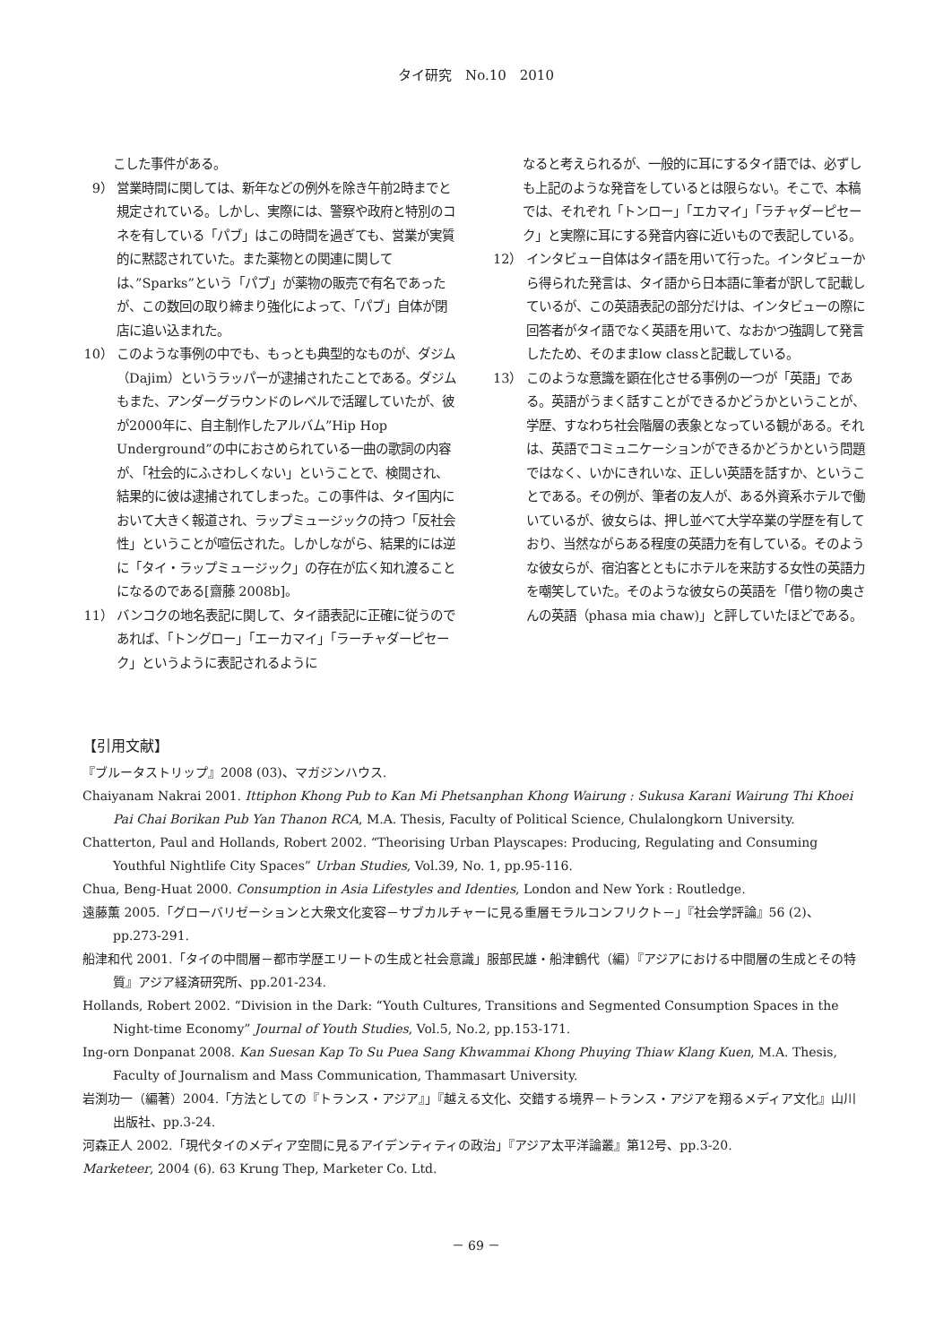タイ研究　No.10　2010
こした事件がある。
9） 営業時間に関しては、新年などの例外を除き午前2時までと規定されている。しかし、実際には、警察や政府と特別のコネを有している「パブ」はこの時間を過ぎても、営業が実質的に黙認されていた。また薬物との関連に関しては、”Sparks”という「パブ」が薬物の販売で有名であったが、この数回の取り締まり強化によって、「パブ」自体が閉店に追い込まれた。
10） このような事例の中でも、もっとも典型的なものが、ダジム（Dajim）というラッパーが逮捕されたことである。ダジムもまた、アンダーグラウンドのレベルで活躍していたが、彼が2000年に、自主制作したアルバム”Hip Hop Underground”の中におさめられている一曲の歌詞の内容が､「社会的にふさわしくない」ということで、検閲され、結果的に彼は逮捕されてしまった。この事件は、タイ国内において大きく報道され、ラップミュージックの持つ「反社会性」ということが喧伝された。しかしながら、結果的には逆に「タイ・ラップミュージック」の存在が広く知れ渡ることになるのである[齋藤 2008b]。
11） バンコクの地名表記に関して、タイ語表記に正確に従うのであれば、「トングロー」「エーカマイ」「ラーチャダーピセーク」というように表記されるように
なると考えられるが、一般的に耳にするタイ語では、必ずしも上記のような発音をしているとは限らない。そこで、本稿では、それぞれ「トンロー」「エカマイ」「ラチャダーピセーク」と実際に耳にする発音内容に近いもので表記している。
12） インタビュー自体はタイ語を用いて行った。インタビューから得られた発言は、タイ語から日本語に筆者が訳して記載しているが、この英語表記の部分だけは、インタビューの際に回答者がタイ語でなく英語を用いて、なおかつ強調して発言したため、そのままlow classと記載している。
13） このような意識を顕在化させる事例の一つが「英語」である。英語がうまく話すことができるかどうかということが、学歴、すなわち社会階層の表象となっている観がある。それは、英語でコミュニケーションができるかどうかという問題ではなく、いかにきれいな、正しい英語を話すか、ということである。その例が、筆者の友人が、ある外資系ホテルで働いているが、彼女らは、押し並べて大学卒業の学歴を有しており、当然ながらある程度の英語力を有している。そのような彼女らが、宿泊客とともにホテルを来訪する女性の英語力を嘲笑していた。そのような彼女らの英語を「借り物の奥さんの英語（phasa mia chaw)」と評していたほどである。
【引用文献】
『ブルータストリップ』2008 (03)、マガジンハウス.
Chaiyanam Nakrai 2001. Ittiphon Khong Pub to Kan Mi Phetsanphan Khong Wairung : Sukusa Karani Wairung Thi Khoei Pai Chai Borikan Pub Yan Thanon RCA, M.A. Thesis, Faculty of Political Science, Chulalongkorn University.
Chatterton, Paul and Hollands, Robert 2002. “Theorising Urban Playscapes: Producing, Regulating and Consuming Youthful Nightlife City Spaces” Urban Studies, Vol.39, No. 1, pp.95-116.
Chua, Beng-Huat 2000. Consumption in Asia Lifestyles and Identies, London and New York : Routledge.
遠藤薫 2005.「グローバリゼーションと大衆文化変容－サブカルチャーに見る重層モラルコンフリクト－」『社会学評論』56 (2)、pp.273-291.
船津和代 2001.「タイの中間層－都市学歴エリートの生成と社会意識」服部民雄・船津鶴代（編）『アジアにおける中間層の生成とその特質』アジア経済研究所、pp.201-234.
Hollands, Robert 2002. “Division in the Dark: “Youth Cultures, Transitions and Segmented Consumption Spaces in the Night-time Economy” Journal of Youth Studies, Vol.5, No.2, pp.153-171.
Ing-orn Donpanat 2008. Kan Suesan Kap To Su Puea Sang Khwammai Khong Phuying Thiaw Klang Kuen, M.A. Thesis, Faculty of Journalism and Mass Communication, Thammasart University.
岩渕功一（編著）2004.「方法としての『トランス・アジア』」『越える文化、交錯する境界－トランス・アジアを翔るメディア文化』山川出版社、pp.3-24.
河森正人 2002.「現代タイのメディア空間に見るアイデンティティの政治」『アジア太平洋論叢』第12号、pp.3-20.
Marketeer, 2004 (6). 63 Krung Thep, Marketer Co. Ltd.
－ 69 －